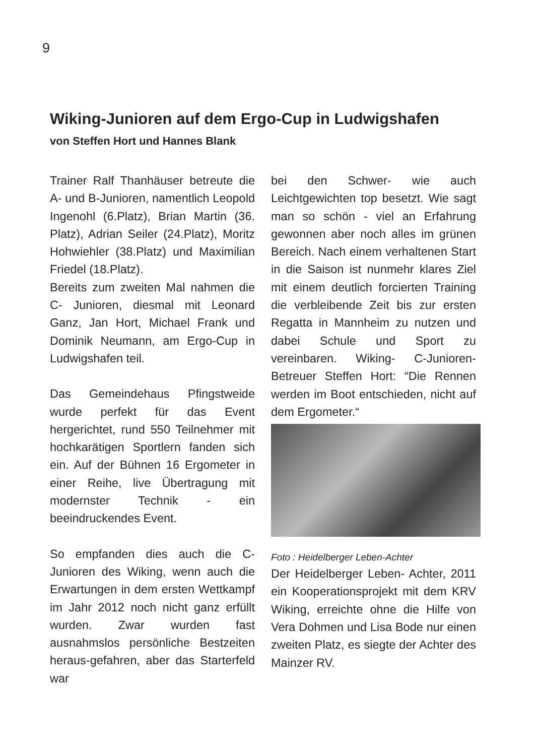9
Wiking-Junioren auf dem Ergo-Cup in Ludwigshafen
von Steffen Hort und Hannes Blank
Trainer Ralf Thanhäuser betreute die A- und B-Junioren, namentlich Leopold Ingenohl (6.Platz), Brian Martin (36. Platz), Adrian Seiler (24.Platz), Moritz Hohwiehler (38.Platz) und Maximilian Friedel (18.Platz).
Bereits zum zweiten Mal nahmen die C- Junioren, diesmal mit Leonard Ganz, Jan Hort, Michael Frank und Dominik Neumann, am Ergo-Cup in Ludwigshafen teil.
Das Gemeindehaus Pfingstweide wurde perfekt für das Event hergerichtet, rund 550 Teilnehmer mit hochkarätigen Sportlern fanden sich ein. Auf der Bühnen 16 Ergometer in einer Reihe, live Übertragung mit modernster Technik - ein beeindruckendes Event.
So empfanden dies auch die C-Junioren des Wiking, wenn auch die Erwartungen in dem ersten Wettkampf im Jahr 2012 noch nicht ganz erfüllt wurden. Zwar wurden fast ausnahmslos persönliche Bestzeiten heraus-gefahren, aber das Starterfeld war
bei den Schwer- wie auch Leichtgewichten top besetzt. Wie sagt man so schön - viel an Erfahrung gewonnen aber noch alles im grünen Bereich. Nach einem verhaltenen Start in die Saison ist nunmehr klares Ziel mit einem deutlich forcierten Training die verbleibende Zeit bis zur ersten Regatta in Mannheim zu nutzen und dabei Schule und Sport zu vereinbaren. Wiking- C-Junioren- Betreuer Steffen Hort: “Die Rennen werden im Boot entschieden, nicht auf dem Ergometer.“
Foto : Heidelberger Leben-Achter
Der Heidelberger Leben- Achter, 2011 ein Kooperationsprojekt mit dem KRV Wiking, erreichte ohne die Hilfe von Vera Dohmen und Lisa Bode nur einen zweiten Platz, es siegte der Achter des Mainzer RV.